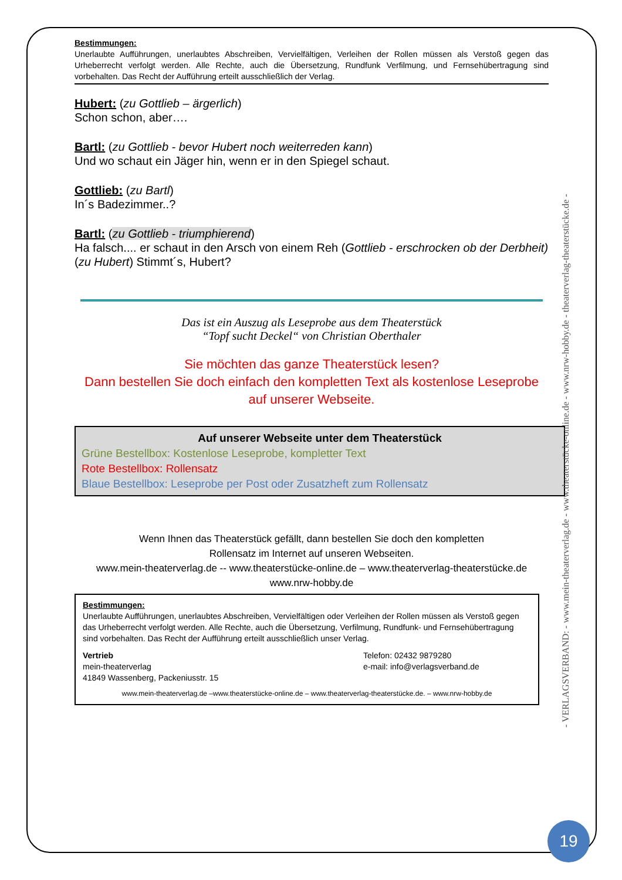Bestimmungen:
Unerlaubte Aufführungen, unerlaubtes Abschreiben, Vervielfältigen, Verleihen der Rollen müssen als Verstoß gegen das Urheberrecht verfolgt werden. Alle Rechte, auch die Übersetzung, Rundfunk Verfilmung, und Fernsehübertragung sind vorbehalten. Das Recht der Aufführung erteilt ausschließlich der Verlag.
Hubert: (zu Gottlieb – ärgerlich)
Schon schon, aber….
Bartl: (zu Gottlieb - bevor Hubert noch weiterreden kann)
Und wo schaut ein Jäger hin, wenn er in den Spiegel schaut.
Gottlieb: (zu Bartl)
In´s Badezimmer..?
Bartl: (zu Gottlieb - triumphierend)
Ha falsch.... er schaut in den Arsch von einem Reh (Gottlieb - erschrocken ob der Derbheit)
(zu Hubert) Stimmt´s, Hubert?
Das ist ein Auszug als Leseprobe aus dem Theaterstück
“Topf sucht Deckel“ von Christian Oberthaler
Sie möchten das ganze Theaterstück lesen?
Dann bestellen Sie doch einfach den kompletten Text als kostenlose Leseprobe auf unserer Webseite.
Auf unserer Webseite unter dem Theaterstück
Grüne Bestellbox: Kostenlose Leseprobe, kompletter Text
Rote Bestellbox: Rollensatz
Blaue Bestellbox: Leseprobe per Post oder Zusatzheft zum Rollensatz
Wenn Ihnen das Theaterstück gefällt, dann bestellen Sie doch den kompletten
Rollensatz im Internet auf unseren Webseiten.
www.mein-theaterverlag.de -- www.theaterstücke-online.de – www.theaterverlag-theaterstücke.de
www.nrw-hobby.de
Bestimmungen:
Unerlaubte Aufführungen, unerlaubtes Abschreiben, Vervielfältigen oder Verleihen der Rollen müssen als Verstoß gegen das Urheberrecht verfolgt werden. Alle Rechte, auch die Übersetzung, Verfilmung, Rundfunk- und Fernsehübertragung sind vorbehalten. Das Recht der Aufführung erteilt ausschließlich unser Verlag.
Vertrieb
mein-theaterverlag
41849 Wassenberg, Packeniusstr. 15
Telefon: 02432 9879280
e-mail: info@verlagsverband.de
www.mein-theaterverlag.de –www.theaterstücke-online.de – www.theaterverlag-theaterstücke.de. – www.nrw-hobby.de
- VERLAGSVERBAND: - www.mein-theaterverlag.de - www.theaterstücke-online.de - www.nrw-hobby.de - theaterverlag-theaterstücke.de -
19